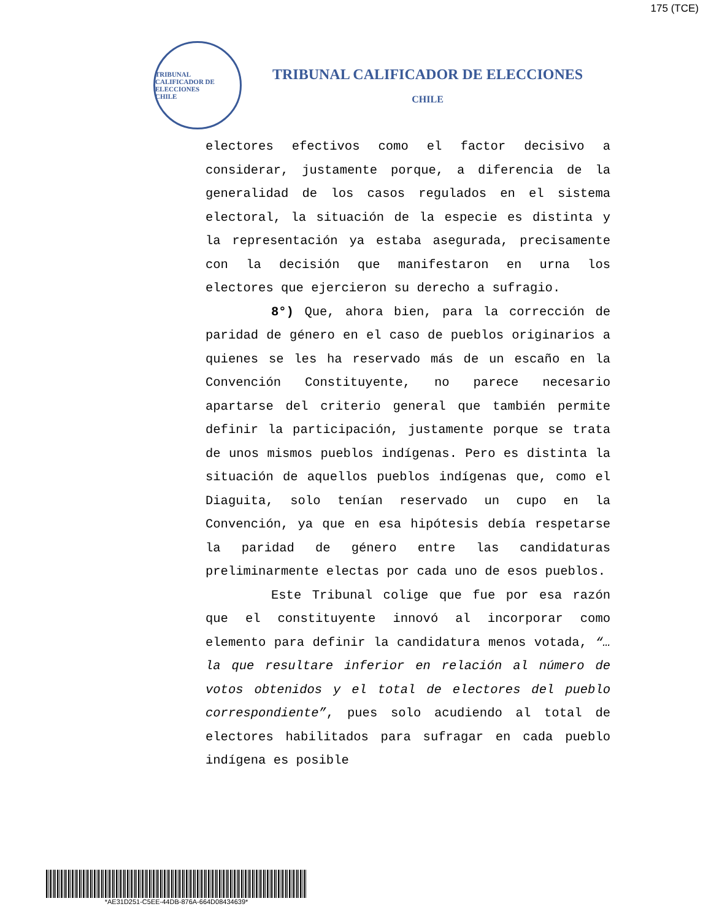175 (TCE)
TRIBUNAL CALIFICADOR DE ELECCIONES
CHILE
TRIBUNAL CALIFICADOR DE ELECCIONES
CHILE
electores efectivos como el factor decisivo a considerar, justamente porque, a diferencia de la generalidad de los casos regulados en el sistema electoral, la situación de la especie es distinta y la representación ya estaba asegurada, precisamente con la decisión que manifestaron en urna los electores que ejercieron su derecho a sufragio.
8°) Que, ahora bien, para la corrección de paridad de género en el caso de pueblos originarios a quienes se les ha reservado más de un escaño en la Convención Constituyente, no parece necesario apartarse del criterio general que también permite definir la participación, justamente porque se trata de unos mismos pueblos indígenas. Pero es distinta la situación de aquellos pueblos indígenas que, como el Diaguita, solo tenían reservado un cupo en la Convención, ya que en esa hipótesis debía respetarse la paridad de género entre las candidaturas preliminarmente electas por cada uno de esos pueblos.
Este Tribunal colige que fue por esa razón que el constituyente innovó al incorporar como elemento para definir la candidatura menos votada, “…la que resultare inferior en relación al número de votos obtenidos y el total de electores del pueblo correspondiente”, pues solo acudiendo al total de electores habilitados para sufragar en cada pueblo indígena es posible
*AE31D251-C5EE-44DB-876A-664D08434639*